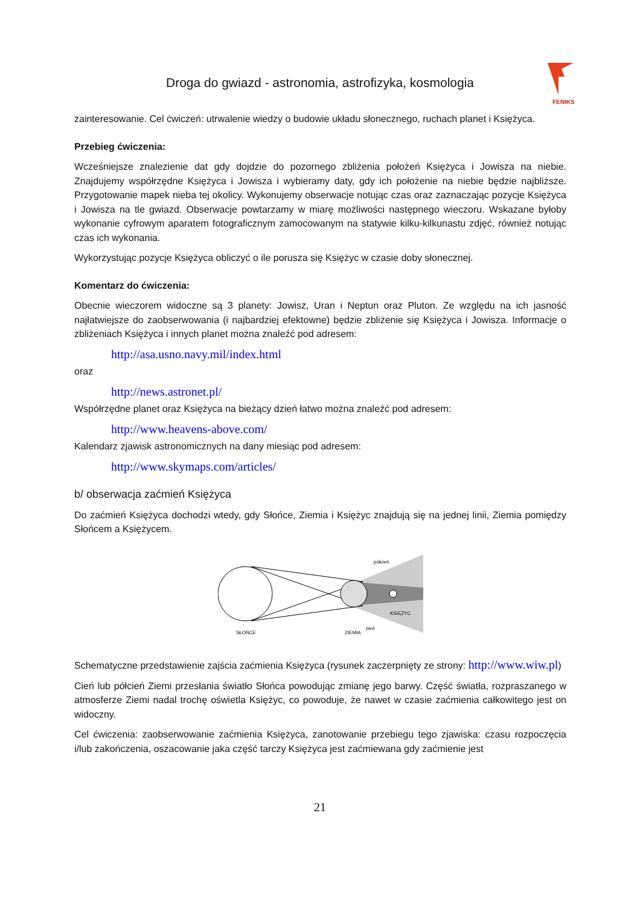Droga do gwiazd - astronomia, astrofizyka, kosmologia
FENIKS
zainteresowanie. Cel ćwiczeń: utrwalenie wiedzy o budowie układu słonecznego, ruchach planet i Księżyca.
Przebieg ćwiczenia:
Wcześniejsze znalezienie dat gdy dojdzie do pozornego zbliżenia położeń Księżyca i Jowisza na niebie. Znajdujemy współrzędne Księżyca i Jowisza i wybieramy daty, gdy ich położenie na niebie będzie najbliższe. Przygotowanie mapek nieba tej okolicy. Wykonujemy obserwacje notując czas oraz zaznaczając pozycje Księżyca i Jowisza na tle gwiazd. Obserwacje powtarzamy w miarę możliwości następnego wieczoru. Wskazane byłoby wykonanie cyfrowym aparatem fotograficznym zamocowanym na statywie kilku-kilkunastu zdjęć, również notując czas ich wykonania.
Wykorzystując pozycje Księżyca obliczyć o ile porusza się Księżyc w czasie doby słonecznej.
Komentarz do ćwiczenia:
Obecnie wieczorem widoczne są 3 planety: Jowisz, Uran i Neptun oraz Pluton. Ze względu na ich jasność najłatwiejsze do zaobserwowania (i najbardziej efektowne) będzie zbliżenie się Księżyca i Jowisza. Informacje o zbliżeniach Księżyca i innych planet można znaleźć pod adresem:
http://asa.usno.navy.mil/index.html
oraz
http://news.astronet.pl/
Współrzędne planet oraz Księżyca na bieżący dzień łatwo można znaleźć pod adresem:
http://www.heavens-above.com/
Kalendarz zjawisk astronomicznych na dany miesiąc pod adresem:
http://www.skymaps.com/articles/
b/ obserwacja zaćmień Księżyca
Do zaćmień Księżyca dochodzi wtedy, gdy Słońce, Ziemia i Księżyc znajdują się na jednej linii, Ziemia pomiędzy Słońcem a Księżycem.
półcień
KSIĘŻYC
cień
SŁOŃCE
ZIEMIA
Schematyczne przedstawienie zajścia zaćmienia Księżyca (rysunek zaczerpnięty ze strony: http://www.wiw.pl)
Cień lub półcień Ziemi przesłania światło Słońca powodując zmianę jego barwy. Część światła, rozpraszanego w atmosferze Ziemi nadal trochę oświetla Księżyc, co powoduje, że nawet w czasie zaćmienia całkowitego jest on widoczny.
Cel ćwiczenia: zaobserwowanie zaćmienia Księżyca, zanotowanie przebiegu tego zjawiska: czasu rozpoczęcia i/lub zakończenia, oszacowanie jaka część tarczy Księżyca jest zaćmiewana gdy zaćmienie jest
21